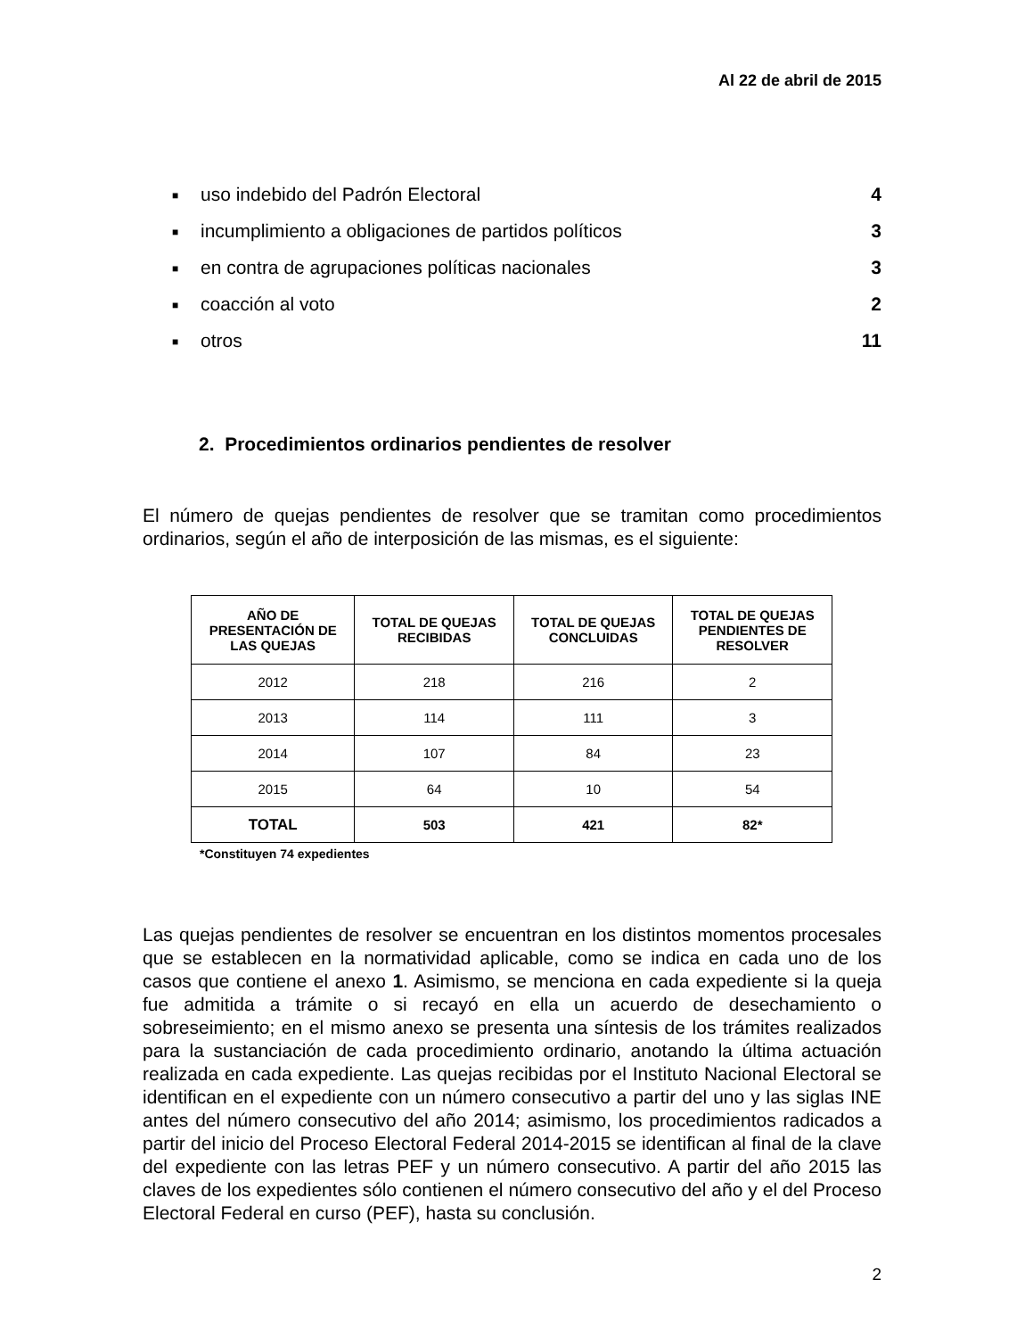Al 22 de abril de 2015
■ uso indebido del Padrón Electoral 4
■ incumplimiento a obligaciones de partidos políticos 3
■ en contra de agrupaciones políticas nacionales 3
■ coacción al voto 2
■ otros 11
2. Procedimientos ordinarios pendientes de resolver
El número de quejas pendientes de resolver que se tramitan como procedimientos ordinarios, según el año de interposición de las mismas, es el siguiente:
| AÑO DE PRESENTACIÓN DE LAS QUEJAS | TOTAL DE QUEJAS RECIBIDAS | TOTAL DE QUEJAS CONCLUIDAS | TOTAL DE QUEJAS PENDIENTES DE RESOLVER |
| --- | --- | --- | --- |
| 2012 | 218 | 216 | 2 |
| 2013 | 114 | 111 | 3 |
| 2014 | 107 | 84 | 23 |
| 2015 | 64 | 10 | 54 |
| TOTAL | 503 | 421 | 82* |
*Constituyen 74 expedientes
Las quejas pendientes de resolver se encuentran en los distintos momentos procesales que se establecen en la normatividad aplicable, como se indica en cada uno de los casos que contiene el anexo 1. Asimismo, se menciona en cada expediente si la queja fue admitida a trámite o si recayó en ella un acuerdo de desechamiento o sobreseimiento; en el mismo anexo se presenta una síntesis de los trámites realizados para la sustanciación de cada procedimiento ordinario, anotando la última actuación realizada en cada expediente. Las quejas recibidas por el Instituto Nacional Electoral se identifican en el expediente con un número consecutivo a partir del uno y las siglas INE antes del número consecutivo del año 2014; asimismo, los procedimientos radicados a partir del inicio del Proceso Electoral Federal 2014-2015 se identifican al final de la clave del expediente con las letras PEF y un número consecutivo. A partir del año 2015 las claves de los expedientes sólo contienen el número consecutivo del año y el del Proceso Electoral Federal en curso (PEF), hasta su conclusión.
2